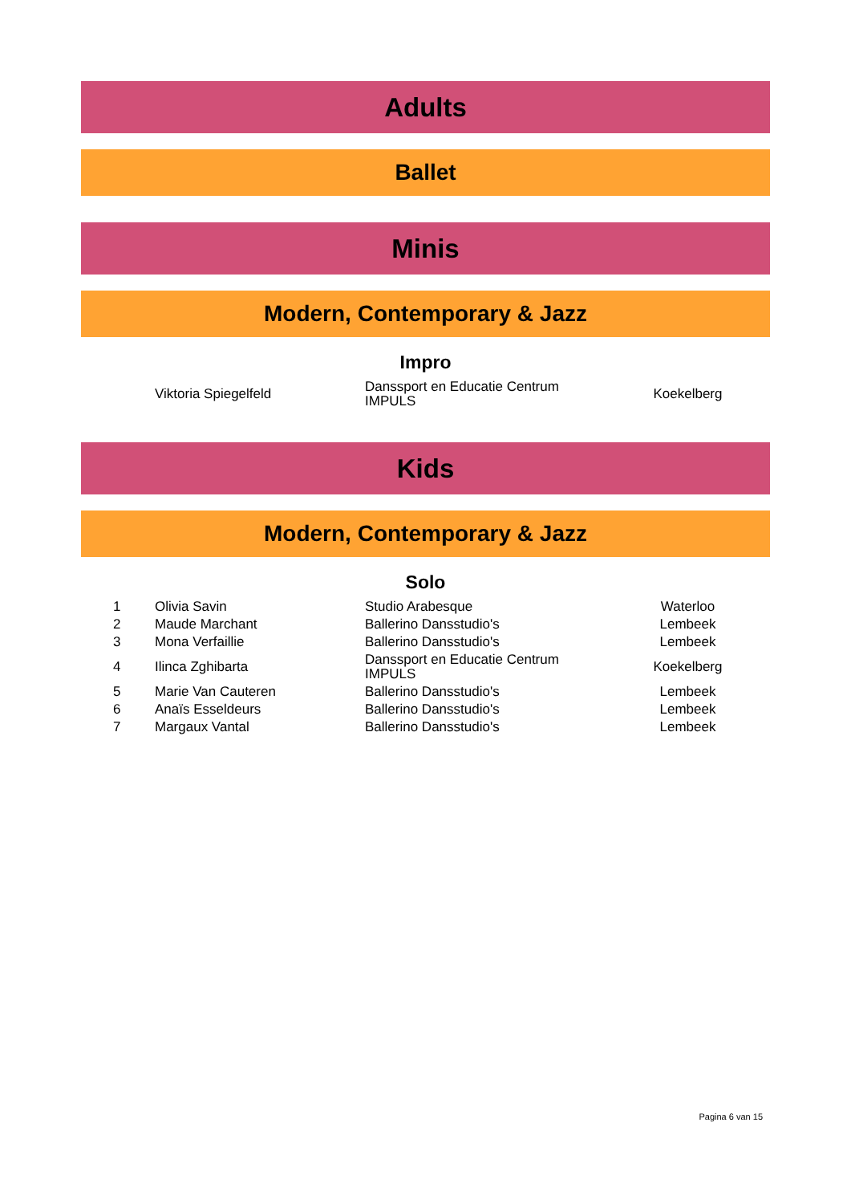Adults
Ballet
Minis
Modern, Contemporary & Jazz
Impro
| | Viktoria Spiegelfeld | Danssport en Educatie Centrum IMPULS | Koekelberg |
Kids
Modern, Contemporary & Jazz
Solo
| 1 | Olivia Savin | Studio Arabesque | Waterloo |
| 2 | Maude Marchant | Ballerino Dansstudio's | Lembeek |
| 3 | Mona Verfaillie | Ballerino Dansstudio's | Lembeek |
| 4 | Ilinca Zghibarta | Danssport en Educatie Centrum IMPULS | Koekelberg |
| 5 | Marie Van Cauteren | Ballerino Dansstudio's | Lembeek |
| 6 | Anaïs Esseldeurs | Ballerino Dansstudio's | Lembeek |
| 7 | Margaux Vantal | Ballerino Dansstudio's | Lembeek |
Pagina 6 van 15